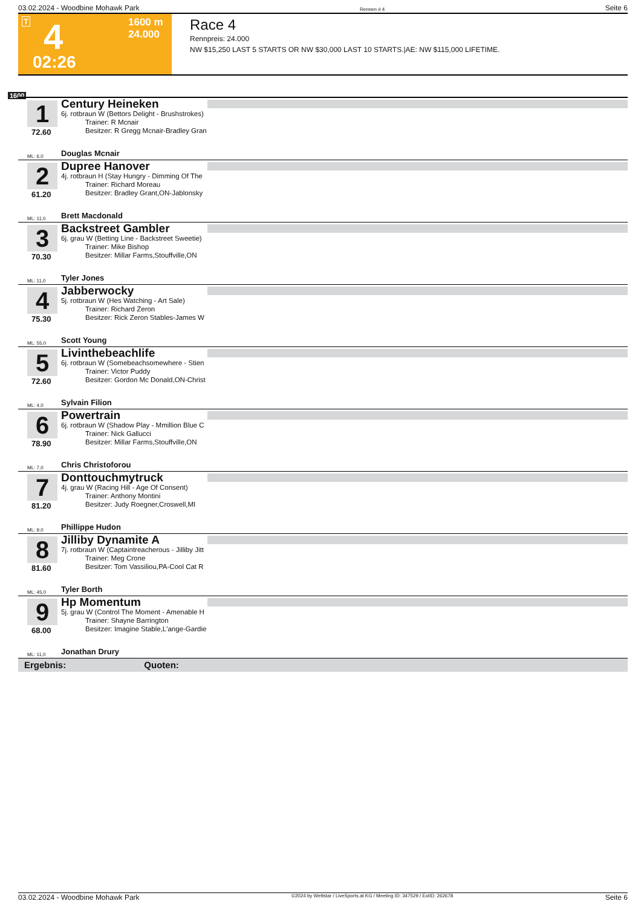03.02.2024 - Woodbine Mohawk Park Rennen # 4 Seite 6
T 4 1600 m
24.000
02:26
Race 4
Rennpreis: 24.000
NW $15,250 LAST 5 STARTS OR NW $30,000 LAST 10 STARTS.|AE: NW $115,000 LIFETIME.
1600
1
72.60
Century Heineken
6j. rotbraun W (Bettors Delight - Brushstrokes)
Trainer: R Mcnair
Besitzer: R Gregg Mcnair-Bradley Gran
ML: 6,0 Douglas Mcnair
2
61.20
Dupree Hanover
4j. rotbraun H (Stay Hungry - Dimming Of The
Trainer: Richard Moreau
Besitzer: Bradley Grant,ON-Jablonsky
ML: 11,0 Brett Macdonald
3
70.30
Backstreet Gambler
6j. grau W (Betting Line - Backstreet Sweetie)
Trainer: Mike Bishop
Besitzer: Millar Farms,Stouffville,ON
ML: 11,0 Tyler Jones
4
75.30
Jabberwocky
5j. rotbraun W (Hes Watching - Art Sale)
Trainer: Richard Zeron
Besitzer: Rick Zeron Stables-James W
ML: 55,0 Scott Young
5
72.60
Livinthebeachlife
6j. rotbraun W (Somebeachsomewhere - Stien
Trainer: Victor Puddy
Besitzer: Gordon Mc Donald,ON-Christ
ML: 4,0 Sylvain Filion
6
78.90
Powertrain
6j. rotbraun W (Shadow Play - Mmillion Blue C
Trainer: Nick Gallucci
Besitzer: Millar Farms,Stouffville,ON
ML: 7,0 Chris Christoforou
7
81.20
Donttouchmytruck
4j. grau W (Racing Hill - Age Of Consent)
Trainer: Anthony Montini
Besitzer: Judy Roegner,Croswell,MI
ML: 9,0 Phillippe Hudon
8
81.60
Jilliby Dynamite A
7j. rotbraun W (Captaintreacherous - Jilliby Jitt
Trainer: Meg Crone
Besitzer: Tom Vassiliou,PA-Cool Cat R
ML: 45,0 Tyler Borth
9
68.00
Hp Momentum
5j. grau W (Control The Moment - Amenable H
Trainer: Shayne Barrington
Besitzer: Imagine Stable,L'ange-Gardie
ML: 11,0 Jonathan Drury
Ergebnis: Quoten:
03.02.2024 - Woodbine Mohawk Park ©2024 by Wettstar / LiveSports.at KG / Meeting ID: 347529 / ExtID: 262678 Seite 6